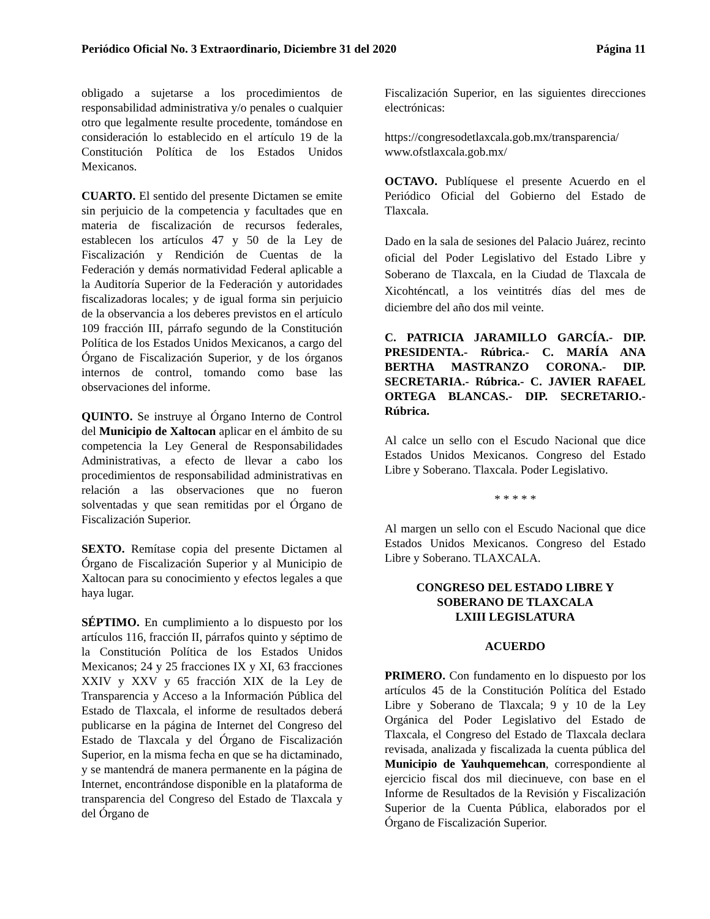Periódico Oficial No. 3 Extraordinario, Diciembre 31 del 2020 Página 11
obligado a sujetarse a los procedimientos de responsabilidad administrativa y/o penales o cualquier otro que legalmente resulte procedente, tomándose en consideración lo establecido en el artículo 19 de la Constitución Política de los Estados Unidos Mexicanos.
CUARTO. El sentido del presente Dictamen se emite sin perjuicio de la competencia y facultades que en materia de fiscalización de recursos federales, establecen los artículos 47 y 50 de la Ley de Fiscalización y Rendición de Cuentas de la Federación y demás normatividad Federal aplicable a la Auditoría Superior de la Federación y autoridades fiscalizadoras locales; y de igual forma sin perjuicio de la observancia a los deberes previstos en el artículo 109 fracción III, párrafo segundo de la Constitución Política de los Estados Unidos Mexicanos, a cargo del Órgano de Fiscalización Superior, y de los órganos internos de control, tomando como base las observaciones del informe.
QUINTO. Se instruye al Órgano Interno de Control del Municipio de Xaltocan aplicar en el ámbito de su competencia la Ley General de Responsabilidades Administrativas, a efecto de llevar a cabo los procedimientos de responsabilidad administrativas en relación a las observaciones que no fueron solventadas y que sean remitidas por el Órgano de Fiscalización Superior.
SEXTO. Remítase copia del presente Dictamen al Órgano de Fiscalización Superior y al Municipio de Xaltocan para su conocimiento y efectos legales a que haya lugar.
SÉPTIMO. En cumplimiento a lo dispuesto por los artículos 116, fracción II, párrafos quinto y séptimo de la Constitución Política de los Estados Unidos Mexicanos; 24 y 25 fracciones IX y XI, 63 fracciones XXIV y XXV y 65 fracción XIX de la Ley de Transparencia y Acceso a la Información Pública del Estado de Tlaxcala, el informe de resultados deberá publicarse en la página de Internet del Congreso del Estado de Tlaxcala y del Órgano de Fiscalización Superior, en la misma fecha en que se ha dictaminado, y se mantendrá de manera permanente en la página de Internet, encontrándose disponible en la plataforma de transparencia del Congreso del Estado de Tlaxcala y del Órgano de
Fiscalización Superior, en las siguientes direcciones electrónicas:
https://congresodetlaxcala.gob.mx/transparencia/
www.ofstlaxcala.gob.mx/
OCTAVO. Publíquese el presente Acuerdo en el Periódico Oficial del Gobierno del Estado de Tlaxcala.
Dado en la sala de sesiones del Palacio Juárez, recinto oficial del Poder Legislativo del Estado Libre y Soberano de Tlaxcala, en la Ciudad de Tlaxcala de Xicohténcatl, a los veintitrés días del mes de diciembre del año dos mil veinte.
C. PATRICIA JARAMILLO GARCÍA.- DIP. PRESIDENTA.- Rúbrica.- C. MARÍA ANA BERTHA MASTRANZO CORONA.- DIP. SECRETARIA.- Rúbrica.- C. JAVIER RAFAEL ORTEGA BLANCAS.- DIP. SECRETARIO.- Rúbrica.
Al calce un sello con el Escudo Nacional que dice Estados Unidos Mexicanos. Congreso del Estado Libre y Soberano. Tlaxcala. Poder Legislativo.
* * * * *
Al margen un sello con el Escudo Nacional que dice Estados Unidos Mexicanos. Congreso del Estado Libre y Soberano. TLAXCALA.
CONGRESO DEL ESTADO LIBRE Y
SOBERANO DE TLAXCALA
LXIII LEGISLATURA
ACUERDO
PRIMERO. Con fundamento en lo dispuesto por los artículos 45 de la Constitución Política del Estado Libre y Soberano de Tlaxcala; 9 y 10 de la Ley Orgánica del Poder Legislativo del Estado de Tlaxcala, el Congreso del Estado de Tlaxcala declara revisada, analizada y fiscalizada la cuenta pública del Municipio de Yauhquemehcan, correspondiente al ejercicio fiscal dos mil diecinueve, con base en el Informe de Resultados de la Revisión y Fiscalización Superior de la Cuenta Pública, elaborados por el Órgano de Fiscalización Superior.